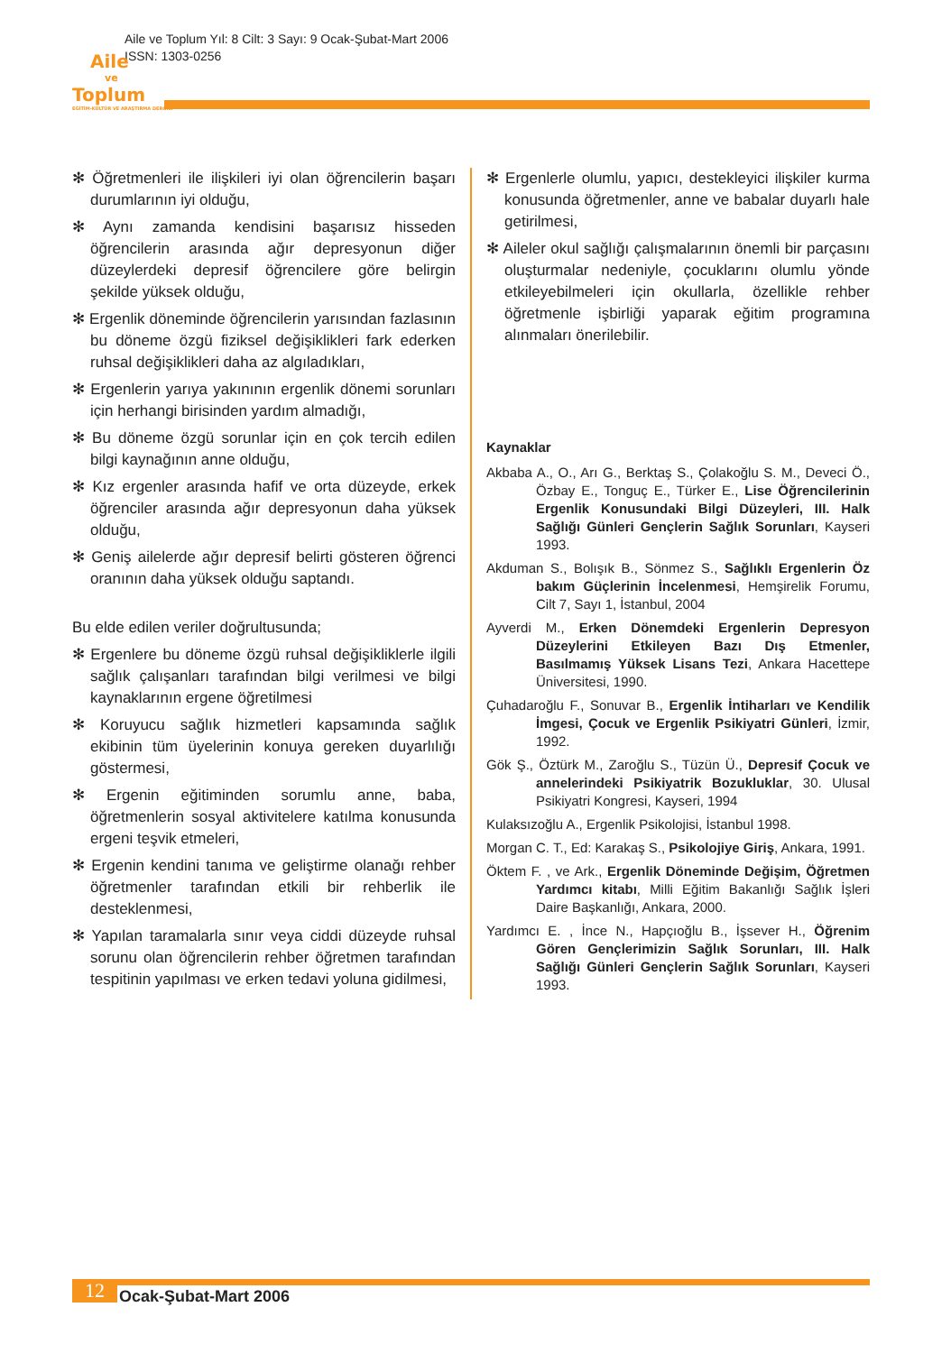Aile ve Toplum Yıl: 8 Cilt: 3 Sayı: 9 Ocak-Şubat-Mart 2006
ISSN: 1303-0256
Aile
ve
Toplum
EĞİTİM-KÜLTÜR VE ARAŞTIRMA DERGİSİ
✻ Öğretmenleri ile ilişkileri iyi olan öğrencilerin başarı durumlarının iyi olduğu,
✻ Aynı zamanda kendisini başarısız hisseden öğrencilerin arasında ağır depresyonun diğer düzeylerdeki depresif öğrencilere göre belirgin şekilde yüksek olduğu,
✻ Ergenlik döneminde öğrencilerin yarısından fazlasının bu döneme özgü fiziksel değişiklikleri fark ederken ruhsal değişiklikleri daha az algıladıkları,
✻ Ergenlerin yarıya yakınının ergenlik dönemi sorunları için herhangi birisinden yardım almadığı,
✻ Bu döneme özgü sorunlar için en çok tercih edilen bilgi kaynağının anne olduğu,
✻ Kız ergenler arasında hafif ve orta düzeyde, erkek öğrenciler arasında ağır depresyonun daha yüksek olduğu,
✻ Geniş ailelerde ağır depresif belirti gösteren öğrenci oranının daha yüksek olduğu saptandı.
Bu elde edilen veriler doğrultusunda;
✻ Ergenlere bu döneme özgü ruhsal değişikliklerle ilgili sağlık çalışanları tarafından bilgi verilmesi ve bilgi kaynaklarının ergene öğretilmesi
✻ Koruyucu sağlık hizmetleri kapsamında sağlık ekibinin tüm üyelerinin konuya gereken duyarlılığı göstermesi,
✻ Ergenin eğitiminden sorumlu anne, baba, öğretmenlerin sosyal aktivitelere katılma konusunda ergeni teşvik etmeleri,
✻ Ergenin kendini tanıma ve geliştirme olanağı rehber öğretmenler tarafından etkili bir rehberlik ile desteklenmesi,
✻ Yapılan taramalarla sınır veya ciddi düzeyde ruhsal sorunu olan öğrencilerin rehber öğretmen tarafından tespitinin yapılması ve erken tedavi yoluna gidilmesi,
✻ Ergenlerle olumlu, yapıcı, destekleyici ilişkiler kurma konusunda öğretmenler, anne ve babalar duyarlı hale getirilmesi,
✻ Aileler okul sağlığı çalışmalarının önemli bir parçasını oluşturmalar nedeniyle, çocuklarını olumlu yönde etkileyebilmeleri için okullarla, özellikle rehber öğretmenle işbirliği yaparak eğitim programına alınmaları önerilebilir.
Kaynaklar
Akbaba A., O., Arı G., Berktaş S., Çolakoğlu S. M., Deveci Ö., Özbay E., Tonguç E., Türker E., Lise Öğrencilerinin Ergenlik Konusundaki Bilgi Düzeyleri, III. Halk Sağlığı Günleri Gençlerin Sağlık Sorunları, Kayseri 1993.
Akduman S., Bolışık B., Sönmez S., Sağlıklı Ergenlerin Öz bakım Güçlerinin İncelenmesi, Hemşirelik Forumu, Cilt 7, Sayı 1, İstanbul, 2004
Ayverdi M., Erken Dönemdeki Ergenlerin Depresyon Düzeylerini Etkileyen Bazı Dış Etmenler, Basılmamış Yüksek Lisans Tezi, Ankara Hacettepe Üniversitesi, 1990.
Çuhadaroğlu F., Sonuvar B., Ergenlik İntiharları ve Kendilik İmgesi, Çocuk ve Ergenlik Psikiyatri Günleri, İzmir, 1992.
Gök Ş., Öztürk M., Zaroğlu S., Tüzün Ü., Depresif Çocuk ve annelerindeki Psikiyatrik Bozukluklar, 30. Ulusal Psikiyatri Kongresi, Kayseri, 1994
Kulaksızoğlu A., Ergenlik Psikolojisi, İstanbul 1998.
Morgan C. T., Ed: Karakaş S., Psikolojiye Giriş, Ankara, 1991.
Öktem F. , ve Ark., Ergenlik Döneminde Değişim, Öğretmen Yardımcı kitabı, Milli Eğitim Bakanlığı Sağlık İşleri Daire Başkanlığı, Ankara, 2000.
Yardımcı E. , İnce N., Hapçıoğlu B., İşsever H., Öğrenim Gören Gençlerimizin Sağlık Sorunları, III. Halk Sağlığı Günleri Gençlerin Sağlık Sorunları, Kayseri 1993.
12
Ocak-Şubat-Mart 2006